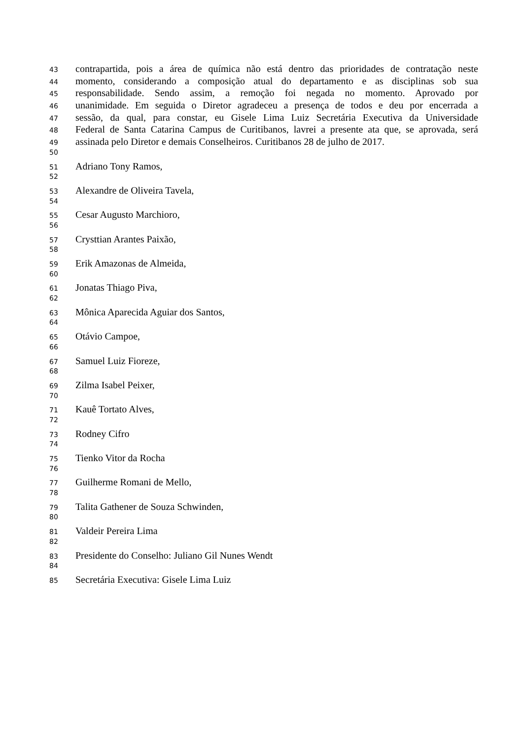43 contrapartida, pois a área de química não está dentro das prioridades de contratação neste
44 momento, considerando a composição atual do departamento e as disciplinas sob sua
45 responsabilidade. Sendo assim, a remoção foi negada no momento. Aprovado por
46 unanimidade. Em seguida o Diretor agradeceu a presença de todos e deu por encerrada a
47 sessão, da qual, para constar, eu Gisele Lima Luiz Secretária Executiva da Universidade
48 Federal de Santa Catarina Campus de Curitibanos, lavrei a presente ata que, se aprovada, será
49 assinada pelo Diretor e demais Conselheiros. Curitibanos 28 de julho de 2017.
50
51 Adriano Tony Ramos,
52
53 Alexandre de Oliveira Tavela,
54
55 Cesar Augusto Marchioro,
56
57 Crysttian Arantes Paixão,
58
59 Erik Amazonas de Almeida,
60
61 Jonatas Thiago Piva,
62
63 Mônica Aparecida Aguiar dos Santos,
64
65 Otávio Campoe,
66
67 Samuel Luiz Fioreze,
68
69 Zilma Isabel Peixer,
70
71 Kauê Tortato Alves,
72
73 Rodney Cifro
74
75 Tienko Vitor da Rocha
76
77 Guilherme Romani de Mello,
78
79 Talita Gathener de Souza Schwinden,
80
81 Valdeir Pereira Lima
82
83 Presidente do Conselho: Juliano Gil Nunes Wendt
84
85 Secretária Executiva: Gisele Lima Luiz